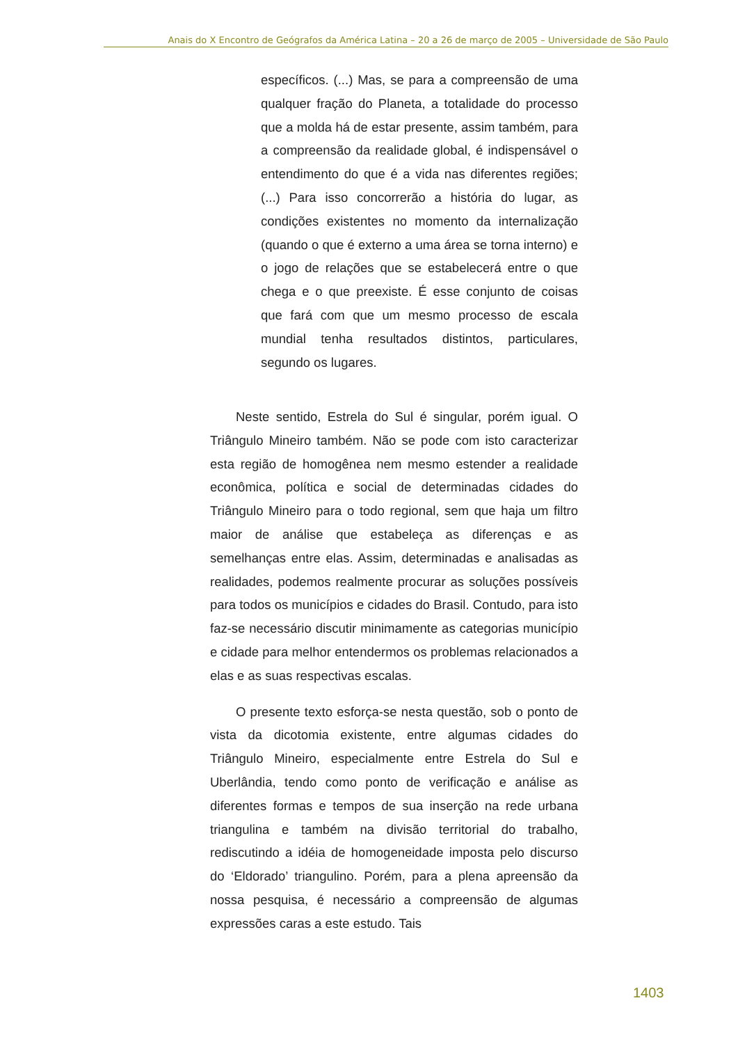Anais do X Encontro de Geógrafos da América Latina – 20 a 26 de março de 2005 – Universidade de São Paulo
específicos. (...) Mas, se para a compreensão de uma qualquer fração do Planeta, a totalidade do processo que a molda há de estar presente, assim também, para a compreensão da realidade global, é indispensável o entendimento do que é a vida nas diferentes regiões; (...) Para isso concorrerão a história do lugar, as condições existentes no momento da internalização (quando o que é externo a uma área se torna interno) e o jogo de relações que se estabelecerá entre o que chega e o que preexiste. É esse conjunto de coisas que fará com que um mesmo processo de escala mundial tenha resultados distintos, particulares, segundo os lugares.
Neste sentido, Estrela do Sul é singular, porém igual. O Triângulo Mineiro também. Não se pode com isto caracterizar esta região de homogênea nem mesmo estender a realidade econômica, política e social de determinadas cidades do Triângulo Mineiro para o todo regional, sem que haja um filtro maior de análise que estabeleça as diferenças e as semelhanças entre elas. Assim, determinadas e analisadas as realidades, podemos realmente procurar as soluções possíveis para todos os municípios e cidades do Brasil. Contudo, para isto faz-se necessário discutir minimamente as categorias município e cidade para melhor entendermos os problemas relacionados a elas e as suas respectivas escalas.
O presente texto esforça-se nesta questão, sob o ponto de vista da dicotomia existente, entre algumas cidades do Triângulo Mineiro, especialmente entre Estrela do Sul e Uberlândia, tendo como ponto de verificação e análise as diferentes formas e tempos de sua inserção na rede urbana triangulina e também na divisão territorial do trabalho, rediscutindo a idéia de homogeneidade imposta pelo discurso do ‘Eldorado’ triangulino. Porém, para a plena apreensão da nossa pesquisa, é necessário a compreensão de algumas expressões caras a este estudo. Tais
1403